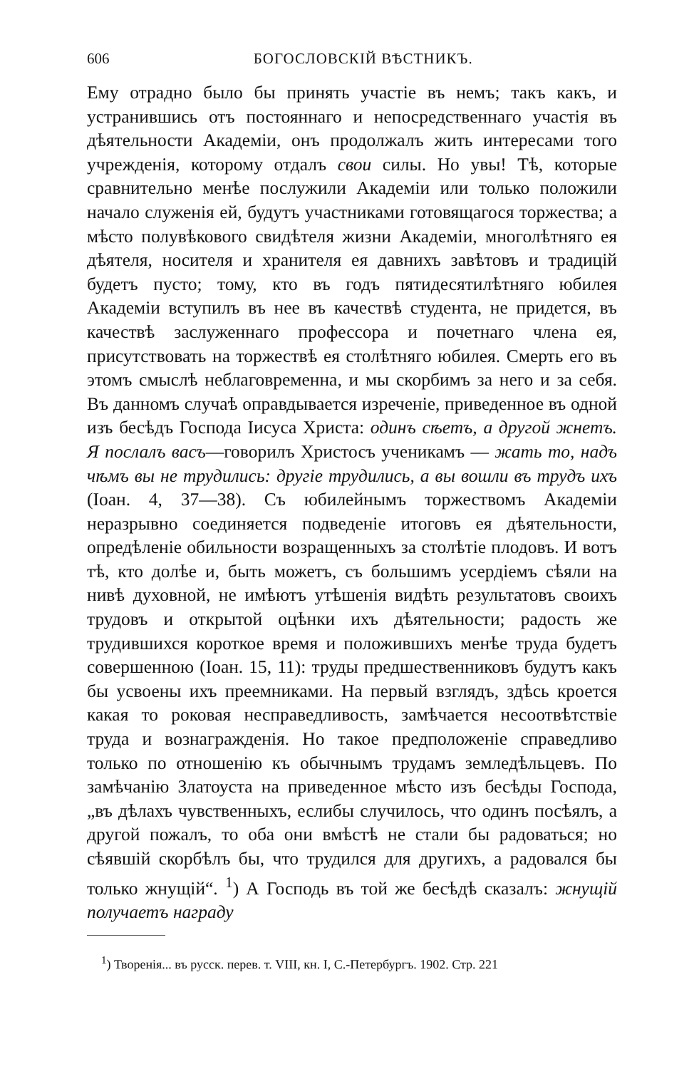606 БОГОСЛОВСКІЙ ВѢСТНИКЪ.
Ему отрадно было бы принять участіе въ немъ; такъ какъ, и устранившись отъ постояннаго и непосредственнаго участія въ дѣятельности Академіи, онъ продолжалъ жить интересами того учрежденія, которому отдалъ свои силы. Но увы! Тѣ, которые сравнительно менѣе послужили Академіи или только положили начало служенія ей, будутъ участниками готовящагося торжества; а мѣсто полувѣкового свидѣтеля жизни Академіи, многолѣтняго ея дѣятеля, носителя и хранителя ея давнихъ завѣтовъ и традицій будетъ пусто; тому, кто въ годъ пятидесятилѣтняго юбилея Академіи вступилъ въ нее въ качествѣ студента, не придется, въ качествѣ заслуженнаго профессора и почетнаго члена ея, присутствовать на торжествѣ ея столѣтняго юбилея. Смерть его въ этомъ смыслѣ неблаговременна, и мы скорбимъ за него и за себя. Въ данномъ случаѣ оправдывается изреченіе, приведенное въ одной изъ бесѣдъ Господа Іисуса Христа: одинъ сѣетъ, а другой жнетъ. Я послалъ васъ—говорилъ Христосъ ученикамъ — жать то, надъ чѣмъ вы не трудились: другіе трудились, а вы вошли въ трудъ ихъ (Іоан. 4, 37—38). Съ юбилейнымъ торжествомъ Академіи неразрывно соединяется подведеніе итоговъ ея дѣятельности, опредѣленіе обильности возращенныхъ за столѣтіе плодовъ. И вотъ тѣ, кто долѣе и, быть можетъ, съ большимъ усердіемъ сѣяли на нивѣ духовной, не имѣютъ утѣшенія видѣть результатовъ своихъ трудовъ и открытой оцѣнки ихъ дѣятельности; радость же трудившихся короткое время и положившихъ менѣе труда будетъ совершенною (Іоан. 15, 11): труды предшественниковъ будутъ какъ бы усвоены ихъ преемниками. На первый взглядъ, здѣсь кроется какая то роковая несправедливость, замѣчается несоотвѣтствіе труда и вознагражденія. Но такое предположеніе справедливо только по отношенію къ обычнымъ трудамъ земледѣльцевъ. По замѣчанію Златоуста на приведенное мѣсто изъ бесѣды Господа, „въ дѣлахъ чувственныхъ, еслибы случилось, что одинъ посѣялъ, а другой пожалъ, то оба они вмѣстѣ не стали бы радоваться; но сѣявшій скорбѣлъ бы, что трудился для другихъ, а радовался бы только жнущій“. <sup>1</sup>) А Господь въ той же бесѣдѣ сказалъ: жнущій получаетъ награду
<sup>1</sup>) Творенія... въ русск. перев. т. VIII, кн. I, С.-Петербургъ. 1902. Стр. 221